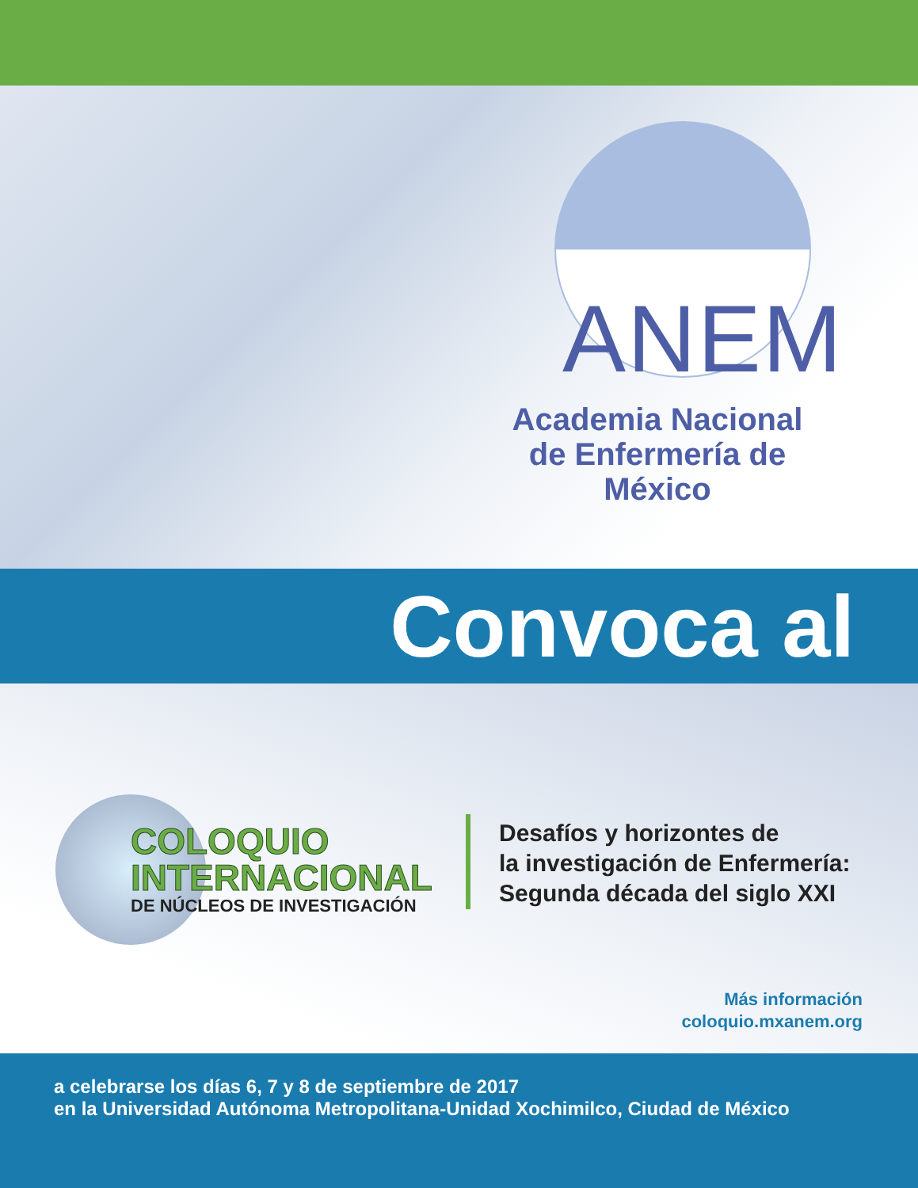ANEM
Academia Nacional
de Enfermería de México
Convoca al
COLOQUIO
INTERNACIONAL
DE NÚCLEOS DE INVESTIGACIÓN
Desafíos y horizontes de
la investigación de Enfermería:
Segunda década del siglo XXI
Más información
coloquio.mxanem.org
a celebrarse los días 6, 7 y 8 de septiembre de 2017
en la Universidad Autónoma Metropolitana-Unidad Xochimilco, Ciudad de México